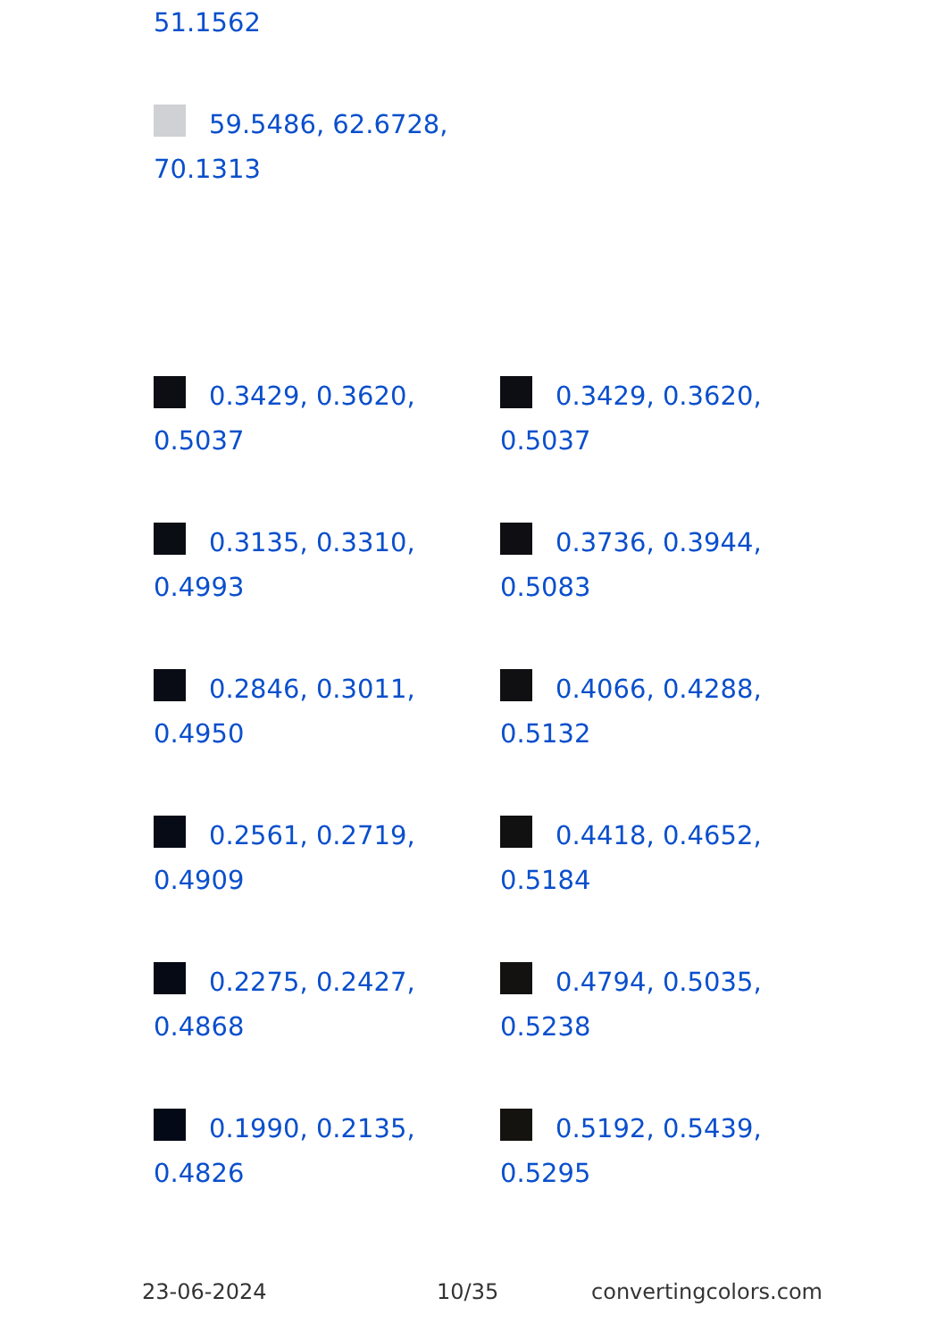51.1562
59.5486, 62.6728, 70.1313
0.3429, 0.3620, 0.5037
0.3429, 0.3620, 0.5037
0.3135, 0.3310, 0.4993
0.3736, 0.3944, 0.5083
0.2846, 0.3011, 0.4950
0.4066, 0.4288, 0.5132
0.2561, 0.2719, 0.4909
0.4418, 0.4652, 0.5184
0.2275, 0.2427, 0.4868
0.4794, 0.5035, 0.5238
0.1990, 0.2135, 0.4826
0.5192, 0.5439, 0.5295
23-06-2024 10/35 convertingcolors.com